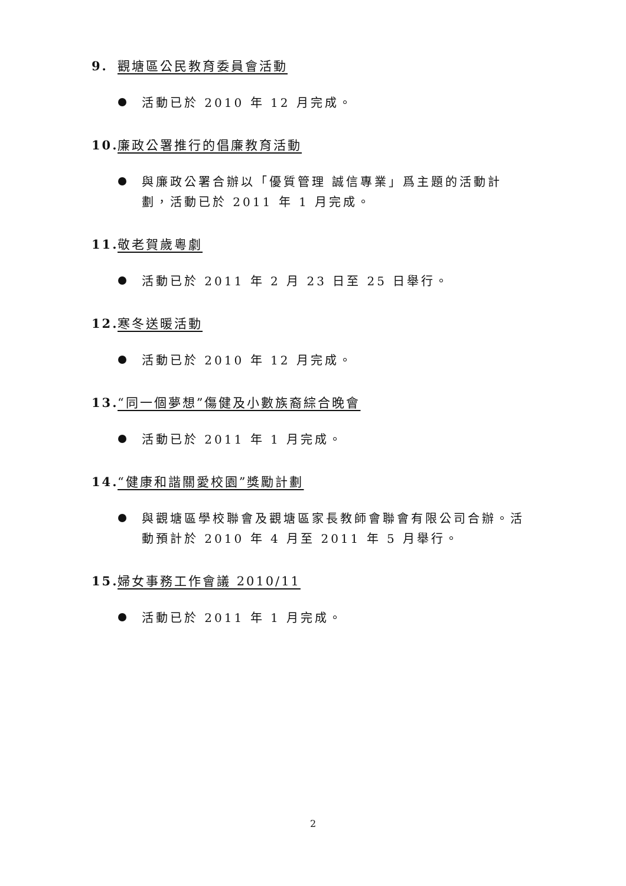9. 觀塘區公民教育委員會活動
活動已於 2010 年 12 月完成。
10. 廉政公署推行的倡廉教育活動
與廉政公署合辦以「優質管理 誠信專業」爲主題的活動計劃，活動已於 2011 年 1 月完成。
11. 敬老賀歲粵劇
活動已於 2011 年 2 月 23 日至 25 日舉行。
12. 寒冬送暖活動
活動已於 2010 年 12 月完成。
13. “同一個夢想”傷健及小數族裔綜合晚會
活動已於 2011 年 1 月完成。
14. “健康和諧關愛校園”獎勵計劃
與觀塘區學校聯會及觀塘區家長教師會聯會有限公司合辦。活動預計於 2010 年 4 月至 2011 年 5 月舉行。
15. 婦女事務工作會議 2010/11
活動已於 2011 年 1 月完成。
2